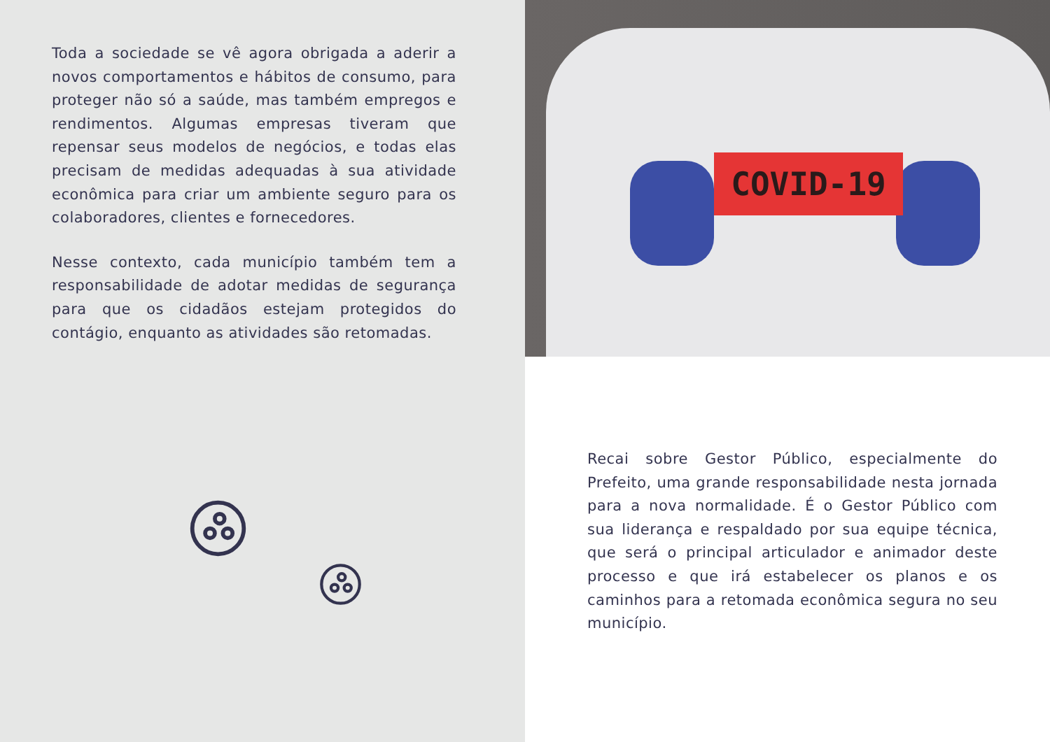Toda a sociedade se vê agora obrigada a aderir a novos comportamentos e hábitos de consumo, para proteger não só a saúde, mas também empregos e rendimentos. Algumas empresas tiveram que repensar seus modelos de negócios, e todas elas precisam de medidas adequadas à sua atividade econômica para criar um ambiente seguro para os colaboradores, clientes e fornecedores.
Nesse contexto, cada município também tem a responsabilidade de adotar medidas de segurança para que os cidadãos estejam protegidos do contágio, enquanto as atividades são retomadas.
COVID-19
Recai sobre Gestor Público, especialmente do Prefeito, uma grande responsabilidade nesta jornada para a nova normalidade. É o Gestor Público com sua liderança e respaldado por sua equipe técnica, que será o principal articulador e animador deste processo e que irá estabelecer os planos e os caminhos para a retomada econômica segura no seu município.